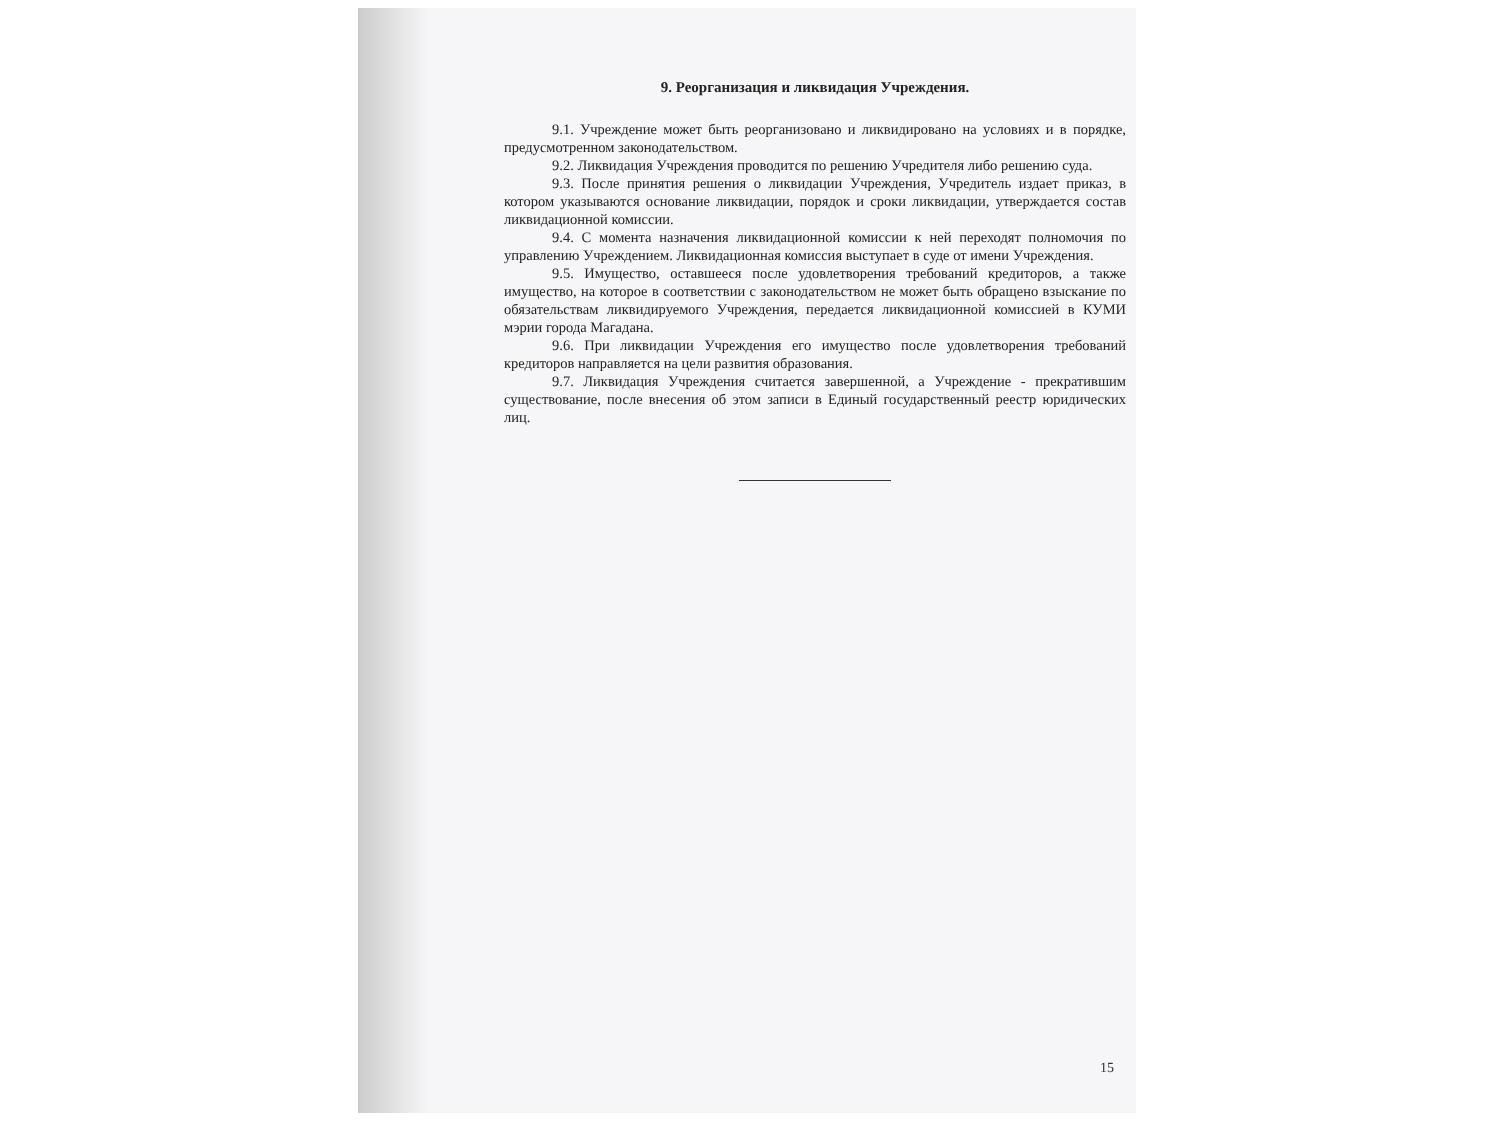9. Реорганизация и ликвидация Учреждения.
9.1. Учреждение может быть реорганизовано и ликвидировано на условиях и в порядке, предусмотренном законодательством.
9.2. Ликвидация Учреждения проводится по решению Учредителя либо решению суда.
9.3. После принятия решения о ликвидации Учреждения, Учредитель издает приказ, в котором указываются основание ликвидации, порядок и сроки ликвидации, утверждается состав ликвидационной комиссии.
9.4. С момента назначения ликвидационной комиссии к ней переходят полномочия по управлению Учреждением. Ликвидационная комиссия выступает в суде от имени Учреждения.
9.5. Имущество, оставшееся после удовлетворения требований кредиторов, а также имущество, на которое в соответствии с законодательством не может быть обращено взыскание по обязательствам ликвидируемого Учреждения, передается ликвидационной комиссией в КУМИ мэрии города Магадана.
9.6. При ликвидации Учреждения его имущество после удовлетворения требований кредиторов направляется на цели развития образования.
9.7. Ликвидация Учреждения считается завершенной, а Учреждение - прекратившим существование, после внесения об этом записи в Единый государственный реестр юридических лиц.
15